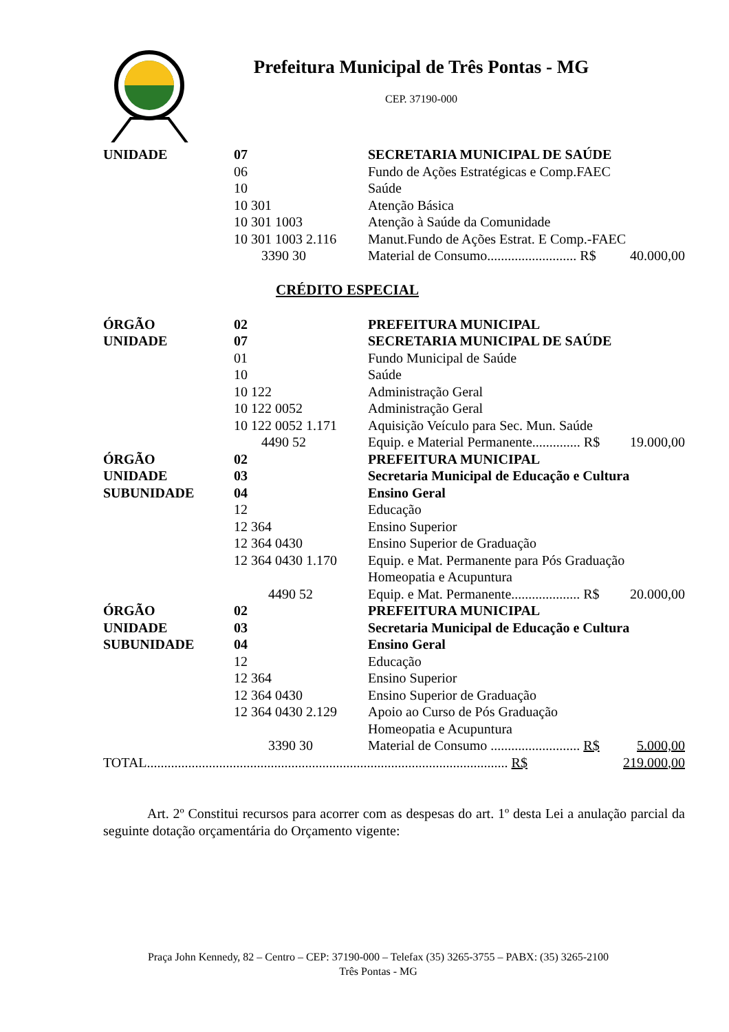Prefeitura Municipal de Três Pontas - MG
CEP. 37190-000
| UNIDADE | 07 | SECRETARIA MUNICIPAL DE SAÚDE | |
| | 06 | Fundo de Ações Estratégicas e Comp.FAEC | |
| | 10 | Saúde | |
| | 10 301 | Atenção Básica | |
| | 10 301 1003 | Atenção à Saúde da Comunidade | |
| | 10 301 1003 2.116 | Manut.Fundo de Ações Estrat. E Comp.-FAEC | |
| | 3390 30 | Material de Consumo.......................... R$ | 40.000,00 |
CRÉDITO ESPECIAL
| ÓRGÃO | 02 | PREFEITURA MUNICIPAL | |
| UNIDADE | 07 | SECRETARIA MUNICIPAL DE SAÚDE | |
| | 01 | Fundo Municipal de Saúde | |
| | 10 | Saúde | |
| | 10 122 | Administração Geral | |
| | 10 122 0052 | Administração Geral | |
| | 10 122 0052 1.171 | Aquisição Veículo para Sec. Mun. Saúde | |
| | 4490 52 | Equip. e Material Permanente.............. R$ | 19.000,00 |
| ÓRGÃO | 02 | PREFEITURA MUNICIPAL | |
| UNIDADE | 03 | Secretaria Municipal de Educação e Cultura | |
| SUBUNIDADE | 04 | Ensino Geral | |
| | 12 | Educação | |
| | 12 364 | Ensino Superior | |
| | 12 364 0430 | Ensino Superior de Graduação | |
| | 12 364 0430 1.170 | Equip. e Mat. Permanente para Pós Graduação Homeopatia e Acupuntura | |
| | 4490 52 | Equip. e Mat. Permanente.................... R$ | 20.000,00 |
| ÓRGÃO | 02 | PREFEITURA MUNICIPAL | |
| UNIDADE | 03 | Secretaria Municipal de Educação e Cultura | |
| SUBUNIDADE | 04 | Ensino Geral | |
| | 12 | Educação | |
| | 12 364 | Ensino Superior | |
| | 12 364 0430 | Ensino Superior de Graduação | |
| | 12 364 0430 2.129 | Apoio ao Curso de Pós Graduação Homeopatia e Acupuntura | |
| | 3390 30 | Material de Consumo .......................... R$ | 5.000,00 |
| TOTAL......................................................................................................... R$ | | | 219.000,00 |
Art. 2º Constitui recursos para acorrer com as despesas do art. 1º desta Lei a anulação parcial da seguinte dotação orçamentária do Orçamento vigente:
Praça John Kennedy, 82 – Centro – CEP: 37190-000 – Telefax (35) 3265-3755 – PABX: (35) 3265-2100
Três Pontas - MG